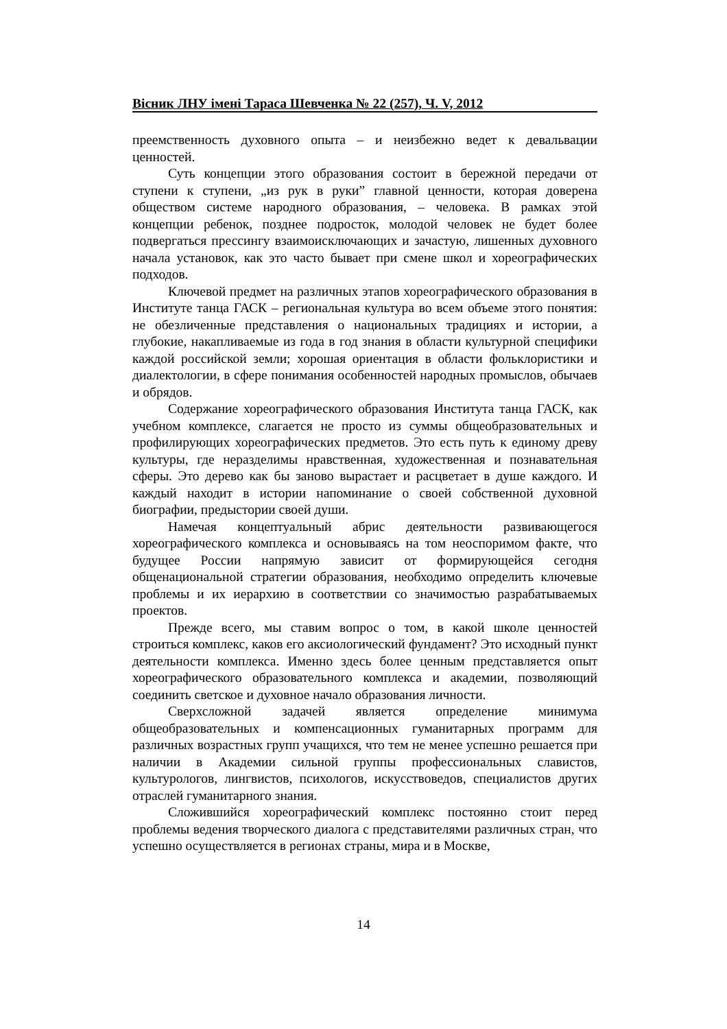Вісник ЛНУ імені Тараса Шевченка № 22 (257), Ч. V, 2012
преемственность духовного опыта – и неизбежно ведет к девальвации ценностей.
Суть концепции этого образования состоит в бережной передачи от ступени к ступени, „из рук в руки” главной ценности, которая доверена обществом системе народного образования, – человека. В рамках этой концепции ребенок, позднее подросток, молодой человек не будет более подвергаться прессингу взаимоисключающих и зачастую, лишенных духовного начала установок, как это часто бывает при смене школ и хореографических подходов.
Ключевой предмет на различных этапов хореографического образования в Институте танца ГАСК – региональная культура во всем объеме этого понятия: не обезличенные представления о национальных традициях и истории, а глубокие, накапливаемые из года в год знания в области культурной специфики каждой российской земли; хорошая ориентация в области фольклористики и диалектологии, в сфере понимания особенностей народных промыслов, обычаев и обрядов.
Содержание хореографического образования Института танца ГАСК, как учебном комплексе, слагается не просто из суммы общеобразовательных и профилирующих хореографических предметов. Это есть путь к единому древу культуры, где неразделимы нравственная, художественная и познавательная сферы. Это дерево как бы заново вырастает и расцветает в душе каждого. И каждый находит в истории напоминание о своей собственной духовной биографии, предыстории своей души.
Намечая концептуальный абрис деятельности развивающегося хореографического комплекса и основываясь на том неоспоримом факте, что будущее России напрямую зависит от формирующейся сегодня общенациональной стратегии образования, необходимо определить ключевые проблемы и их иерархию в соответствии со значимостью разрабатываемых проектов.
Прежде всего, мы ставим вопрос о том, в какой школе ценностей строиться комплекс, каков его аксиологический фундамент? Это исходный пункт деятельности комплекса. Именно здесь более ценным представляется опыт хореографического образовательного комплекса и академии, позволяющий соединить светское и духовное начало образования личности.
Сверхсложной задачей является определение минимума общеобразовательных и компенсационных гуманитарных программ для различных возрастных групп учащихся, что тем не менее успешно решается при наличии в Академии сильной группы профессиональных славистов, культурологов, лингвистов, психологов, искусствоведов, специалистов других отраслей гуманитарного знания.
Сложившийся хореографический комплекс постоянно стоит перед проблемы ведения творческого диалога с представителями различных стран, что успешно осуществляется в регионах страны, мира и в Москве,
14